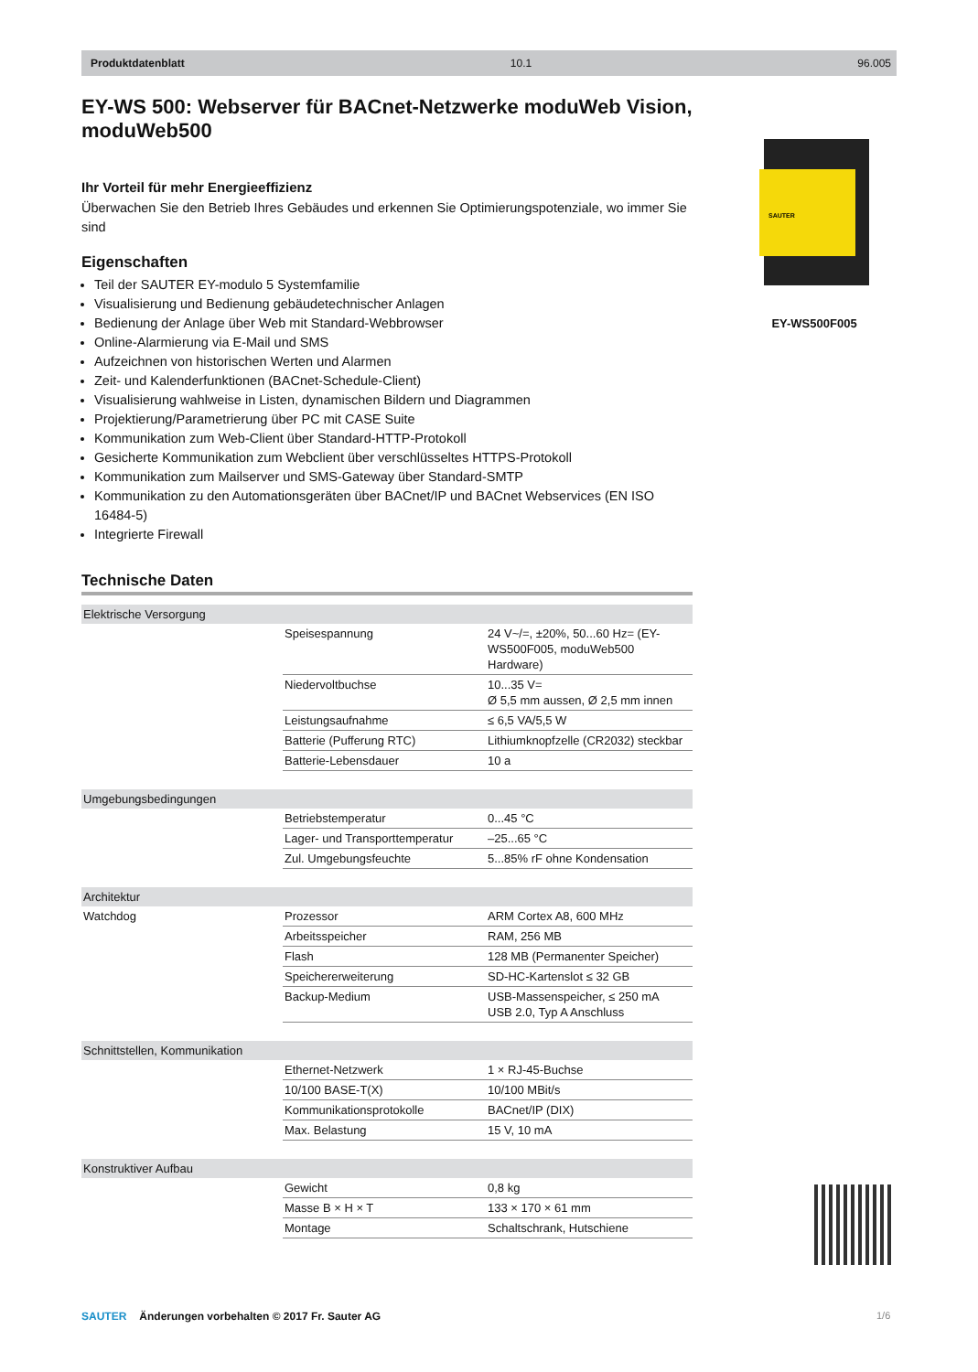Produktdatenblatt 10.1 96.005
EY-WS 500: Webserver für BACnet-Netzwerke moduWeb Vision, moduWeb500
Ihr Vorteil für mehr Energieeffizienz
Überwachen Sie den Betrieb Ihres Gebäudes und erkennen Sie Optimierungspotenziale, wo immer Sie sind
Eigenschaften
Teil der SAUTER EY-modulo 5 Systemfamilie
Visualisierung und Bedienung gebäudetechnischer Anlagen
Bedienung der Anlage über Web mit Standard-Webbrowser
Online-Alarmierung via E-Mail und SMS
Aufzeichnen von historischen Werten und Alarmen
Zeit- und Kalenderfunktionen (BACnet-Schedule-Client)
Visualisierung wahlweise in Listen, dynamischen Bildern und Diagrammen
Projektierung/Parametrierung über PC mit CASE Suite
Kommunikation zum Web-Client über Standard-HTTP-Protokoll
Gesicherte Kommunikation zum Webclient über verschlüsseltes HTTPS-Protokoll
Kommunikation zum Mailserver und SMS-Gateway über Standard-SMTP
Kommunikation zu den Automationsgeräten über BACnet/IP und BACnet Webservices (EN ISO 16484-5)
Integrierte Firewall
Technische Daten
| Elektrische Versorgung | | |
| | Speisespannung | 24 V~/=, ±20%, 50...60 Hz= (EY-WS500F005, moduWeb500 Hardware) |
| | Niedervoltbuchse | 10...35 V= Ø 5,5 mm aussen, Ø 2,5 mm innen |
| | Leistungsaufnahme | ≤ 6,5 VA/5,5 W |
| | Batterie (Pufferung RTC) | Lithiumknopfzelle (CR2032) steckbar |
| | Batterie-Lebensdauer | 10 a |
| Umgebungsbedingungen | | |
| | Betriebstemperatur | 0...45 °C |
| | Lager- und Transporttemperatur | –25...65 °C |
| | Zul. Umgebungsfeuchte | 5...85% rF ohne Kondensation |
| Architektur | | |
| Watchdog | Prozessor | ARM Cortex A8, 600 MHz |
| | Arbeitsspeicher | RAM, 256 MB |
| | Flash | 128 MB (Permanenter Speicher) |
| | Speichererweiterung | SD-HC-Kartenslot ≤ 32 GB |
| | Backup-Medium | USB-Massenspeicher, ≤ 250 mA USB 2.0, Typ A Anschluss |
| Schnittstellen, Kommunikation | | |
| | Ethernet-Netzwerk | 1 × RJ-45-Buchse |
| | 10/100 BASE-T(X) | 10/100 MBit/s |
| | Kommunikationsprotokolle | BACnet/IP (DIX) |
| | Max. Belastung | 15 V, 10 mA |
| Konstruktiver Aufbau | | |
| | Gewicht | 0,8 kg |
| | Masse B × H × T | 133 × 170 × 61 mm |
| | Montage | Schaltschrank, Hutschiene |
SAUTER
EY-WS500F005
SAUTER Änderungen vorbehalten © 2017 Fr. Sauter AG
1/6